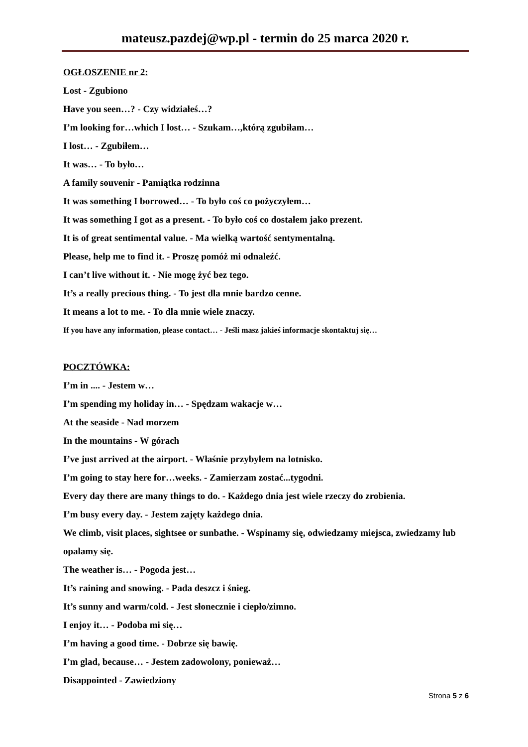mateusz.pazdej@wp.pl - termin do 25 marca 2020 r.
OGŁOSZENIE nr 2:
Lost - Zgubiono
Have you seen…? - Czy widziałeś…?
I’m looking for…which I lost… - Szukam…,którą zgubiłam…
I lost… - Zgubiłem…
It was… - To było…
A family souvenir - Pamiątka rodzinna
It was something I borrowed… - To było coś co pożyczyłem…
It was something I got as a present. - To było coś co dostałem jako prezent.
It is of great sentimental value. - Ma wielką wartość sentymentalną.
Please, help me to find it. - Proszę pomóż mi odnaleźć.
I can’t live without it. - Nie mogę żyć bez tego.
It’s a really precious thing. - To jest dla mnie bardzo cenne.
It means a lot to me. - To dla mnie wiele znaczy.
If you have any information, please contact… - Jeśli masz jakieś informacje skontaktuj się…
POCZTÓWKA:
I’m in .... - Jestem w…
I’m spending my holiday in… - Spędzam wakacje w…
At the seaside - Nad morzem
In the mountains - W górach
I’ve just arrived at the airport. - Właśnie przybyłem na lotnisko.
I’m going to stay here for…weeks. - Zamierzam zostać...tygodni.
Every day there are many things to do. - Każdego dnia jest wiele rzeczy do zrobienia.
I’m busy every day. - Jestem zajęty każdego dnia.
We climb, visit places, sightsee or sunbathe. - Wspinamy się, odwiedzamy miejsca, zwiedzamy lub opalamy się.
The weather is… - Pogoda jest…
It’s raining and snowing. - Pada deszcz i śnieg.
It’s sunny and warm/cold. - Jest słonecznie i ciepło/zimno.
I enjoy it… - Podoba mi się…
I’m having a good time. - Dobrze się bawię.
I’m glad, because… - Jestem zadowolony, ponieważ…
Disappointed - Zawiedziony
Strona 5 z 6